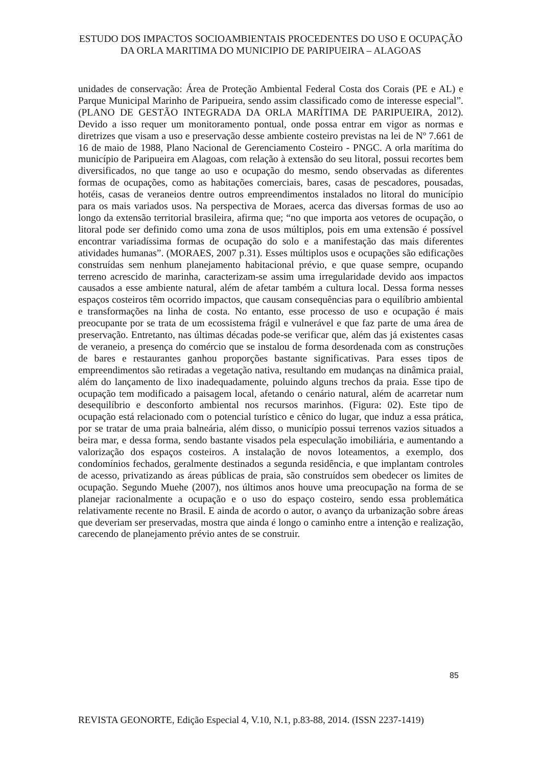ESTUDO DOS IMPACTOS SOCIOAMBIENTAIS PROCEDENTES DO USO E OCUPAÇÃO DA ORLA MARITIMA DO MUNICIPIO DE PARIPUEIRA – ALAGOAS
unidades de conservação: Área de Proteção Ambiental Federal Costa dos Corais (PE e AL) e Parque Municipal Marinho de Paripueira, sendo assim classificado como de interesse especial”. (PLANO DE GESTÃO INTEGRADA DA ORLA MARÍTIMA DE PARIPUEIRA, 2012). Devido a isso requer um monitoramento pontual, onde possa entrar em vigor as normas e diretrizes que visam a uso e preservação desse ambiente costeiro previstas na lei de Nº 7.661 de 16 de maio de 1988, Plano Nacional de Gerenciamento Costeiro - PNGC. A orla marítima do município de Paripueira em Alagoas, com relação à extensão do seu litoral, possui recortes bem diversificados, no que tange ao uso e ocupação do mesmo, sendo observadas as diferentes formas de ocupações, como as habitações comerciais, bares, casas de pescadores, pousadas, hotéis, casas de veraneios dentre outros empreendimentos instalados no litoral do município para os mais variados usos. Na perspectiva de Moraes, acerca das diversas formas de uso ao longo da extensão territorial brasileira, afirma que; “no que importa aos vetores de ocupação, o litoral pode ser definido como uma zona de usos múltiplos, pois em uma extensão é possível encontrar variadíssima formas de ocupação do solo e a manifestação das mais diferentes atividades humanas”. (MORAES, 2007 p.31). Esses múltiplos usos e ocupações são edificações construídas sem nenhum planejamento habitacional prévio, e que quase sempre, ocupando terreno acrescido de marinha, caracterizam-se assim uma irregularidade devido aos impactos causados a esse ambiente natural, além de afetar também a cultura local. Dessa forma nesses espaços costeiros têm ocorrido impactos, que causam consequências para o equilíbrio ambiental e transformações na linha de costa. No entanto, esse processo de uso e ocupação é mais preocupante por se trata de um ecossistema frágil e vulnerável e que faz parte de uma área de preservação. Entretanto, nas últimas décadas pode-se verificar que, além das já existentes casas de veraneio, a presença do comércio que se instalou de forma desordenada com as construções de bares e restaurantes ganhou proporções bastante significativas. Para esses tipos de empreendimentos são retiradas a vegetação nativa, resultando em mudanças na dinâmica praial, além do lançamento de lixo inadequadamente, poluindo alguns trechos da praia. Esse tipo de ocupação tem modificado a paisagem local, afetando o cenário natural, além de acarretar num desequilíbrio e desconforto ambiental nos recursos marinhos. (Figura: 02). Este tipo de ocupação está relacionado com o potencial turístico e cênico do lugar, que induz a essa prática, por se tratar de uma praia balneária, além disso, o município possui terrenos vazios situados a beira mar, e dessa forma, sendo bastante visados pela especulação imobiliária, e aumentando a valorização dos espaços costeiros. A instalação de novos loteamentos, a exemplo, dos condomínios fechados, geralmente destinados a segunda residência, e que implantam controles de acesso, privatizando as áreas públicas de praia, são construídos sem obedecer os limites de ocupação. Segundo Muehe (2007), nos últimos anos houve uma preocupação na forma de se planejar racionalmente a ocupação e o uso do espaço costeiro, sendo essa problemática relativamente recente no Brasil. E ainda de acordo o autor, o avanço da urbanização sobre áreas que deveriam ser preservadas, mostra que ainda é longo o caminho entre a intenção e realização, carecendo de planejamento prévio antes de se construir.
85
REVISTA GEONORTE, Edição Especial 4, V.10, N.1, p.83-88, 2014. (ISSN 2237-1419)